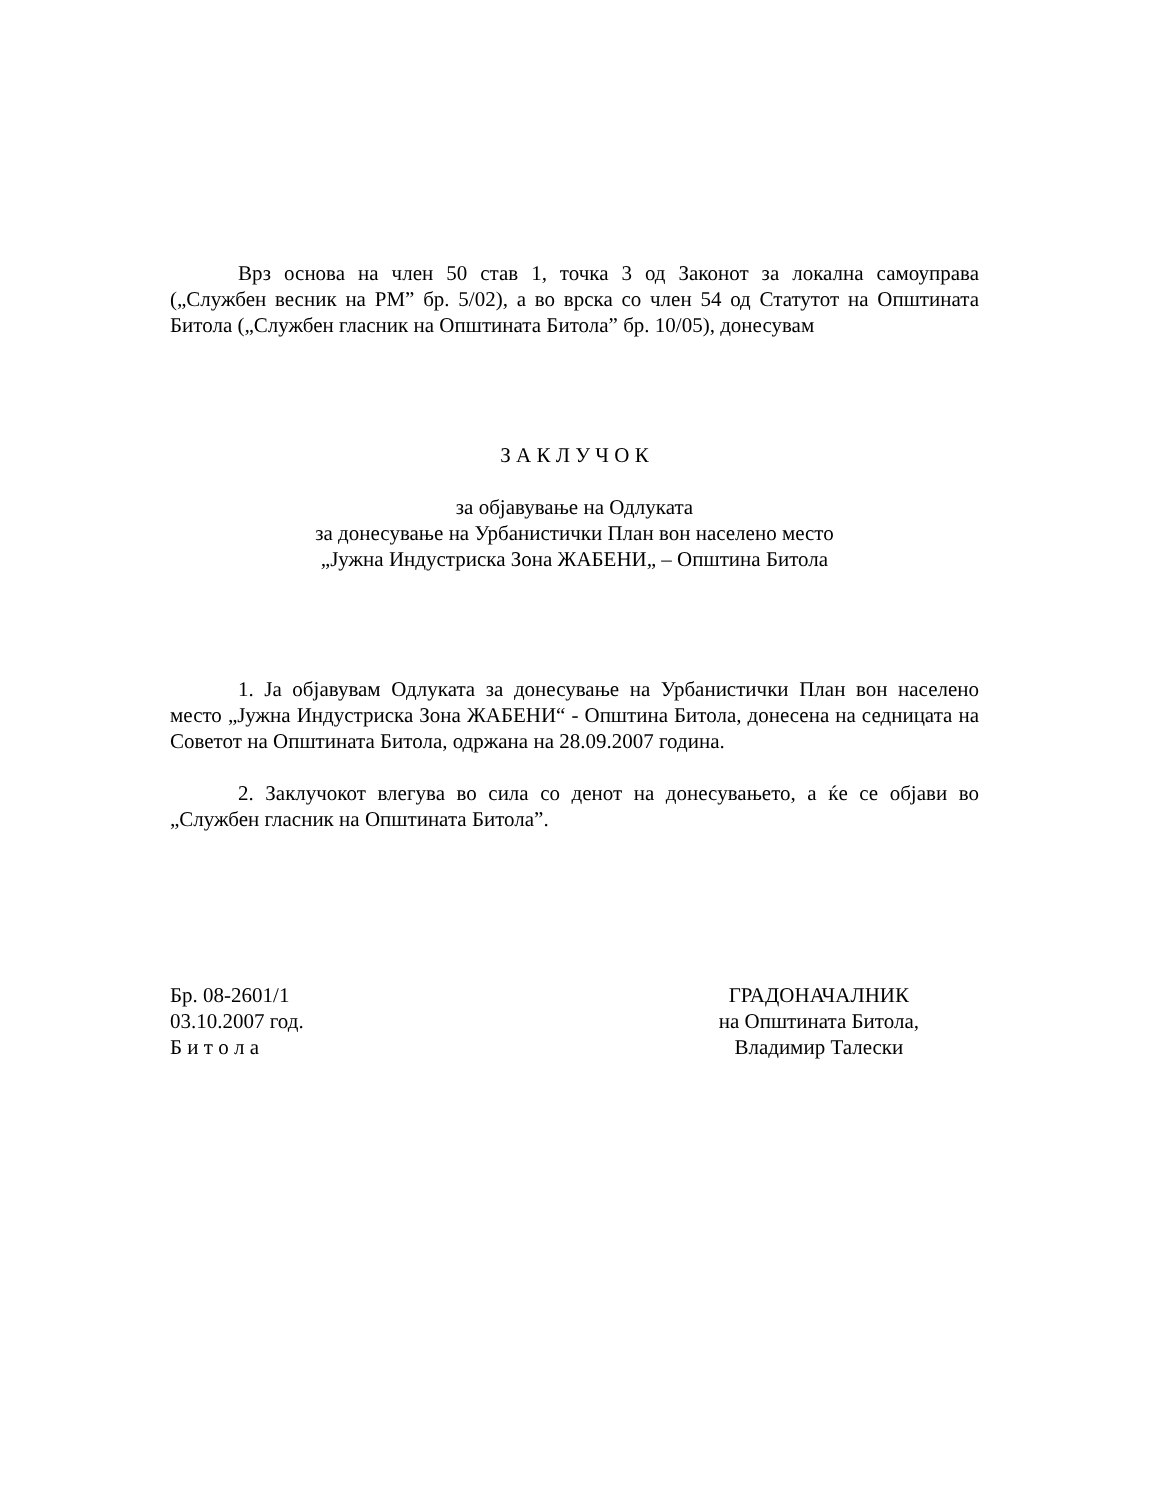Врз основа на член 50 став 1, точка 3 од Законот за локална самоуправа („Службен весник на РМ” бр. 5/02), а во врска со член 54 од Статутот на Општината Битола („Службен гласник на Општината Битола” бр. 10/05), донесувам
З А К Л У Ч О К
за објавување на Одлуката
за донесување на Урбанистички План вон населено место
„Јужна Индустриска Зона ЖАБЕНИ„ – Општина Битола
1. Ја објавувам Одлуката за донесување на Урбанистички План вон населено место „Јужна Индустриска Зона ЖАБЕНИ“ - Општина Битола, донесена на седницата на Советот на Општината Битола, одржана на 28.09.2007 година.
2. Заклучокот влегува во сила со денот на донесувањето, а ќе се објави во „Службен гласник на Општината Битола”.
Бр. 08-2601/1
03.10.2007 год.
Б и т о л а
ГРАДОНАЧАЛНИК
на Општината Битола,
Владимир Талески